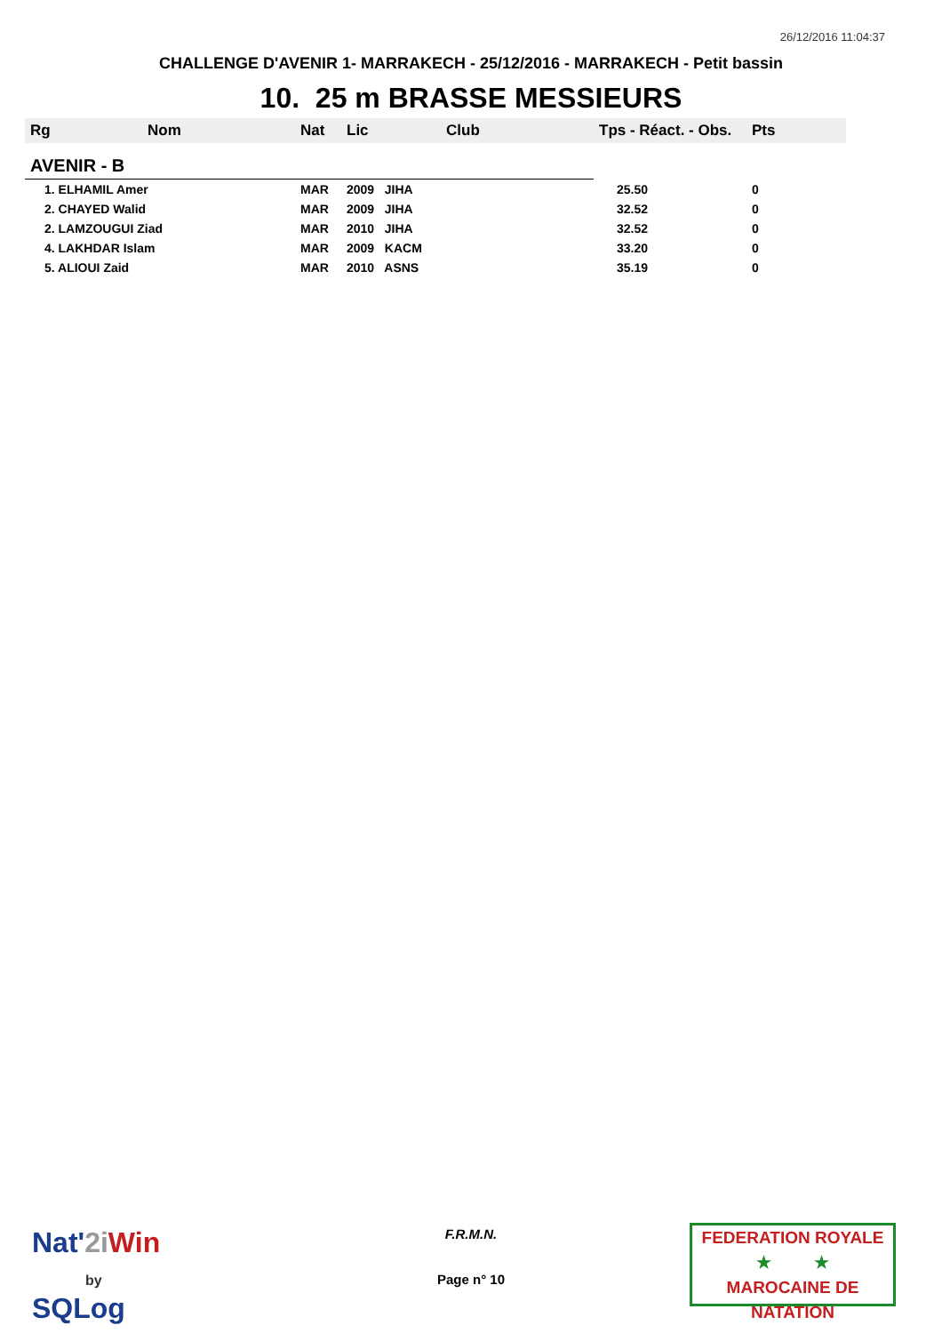26/12/2016 11:04:37
CHALLENGE D'AVENIR 1- MARRAKECH - 25/12/2016 - MARRAKECH - Petit bassin
10. 25 m BRASSE MESSIEURS
| Rg | Nom | Nat | Lic | Club | Tps - Réact. - Obs. | Pts |
| --- | --- | --- | --- | --- | --- | --- |
| AVENIR - B | | | | | | |
| 1. ELHAMIL Amer | | MAR | 2009 JIHA | | 25.50 | 0 |
| 2. CHAYED Walid | | MAR | 2009 JIHA | | 32.52 | 0 |
| 2. LAMZOUGUI Ziad | | MAR | 2010 JIHA | | 32.52 | 0 |
| 4. LAKHDAR Islam | | MAR | 2009 KACM | | 33.20 | 0 |
| 5. ALIOUI Zaid | | MAR | 2010 ASNS | | 35.19 | 0 |
Nat'2i Win
by
SQLog
F.R.M.N.
Page n° 10
FEDERATION ROYALE
★ ★
MAROCAINE DE NATATION